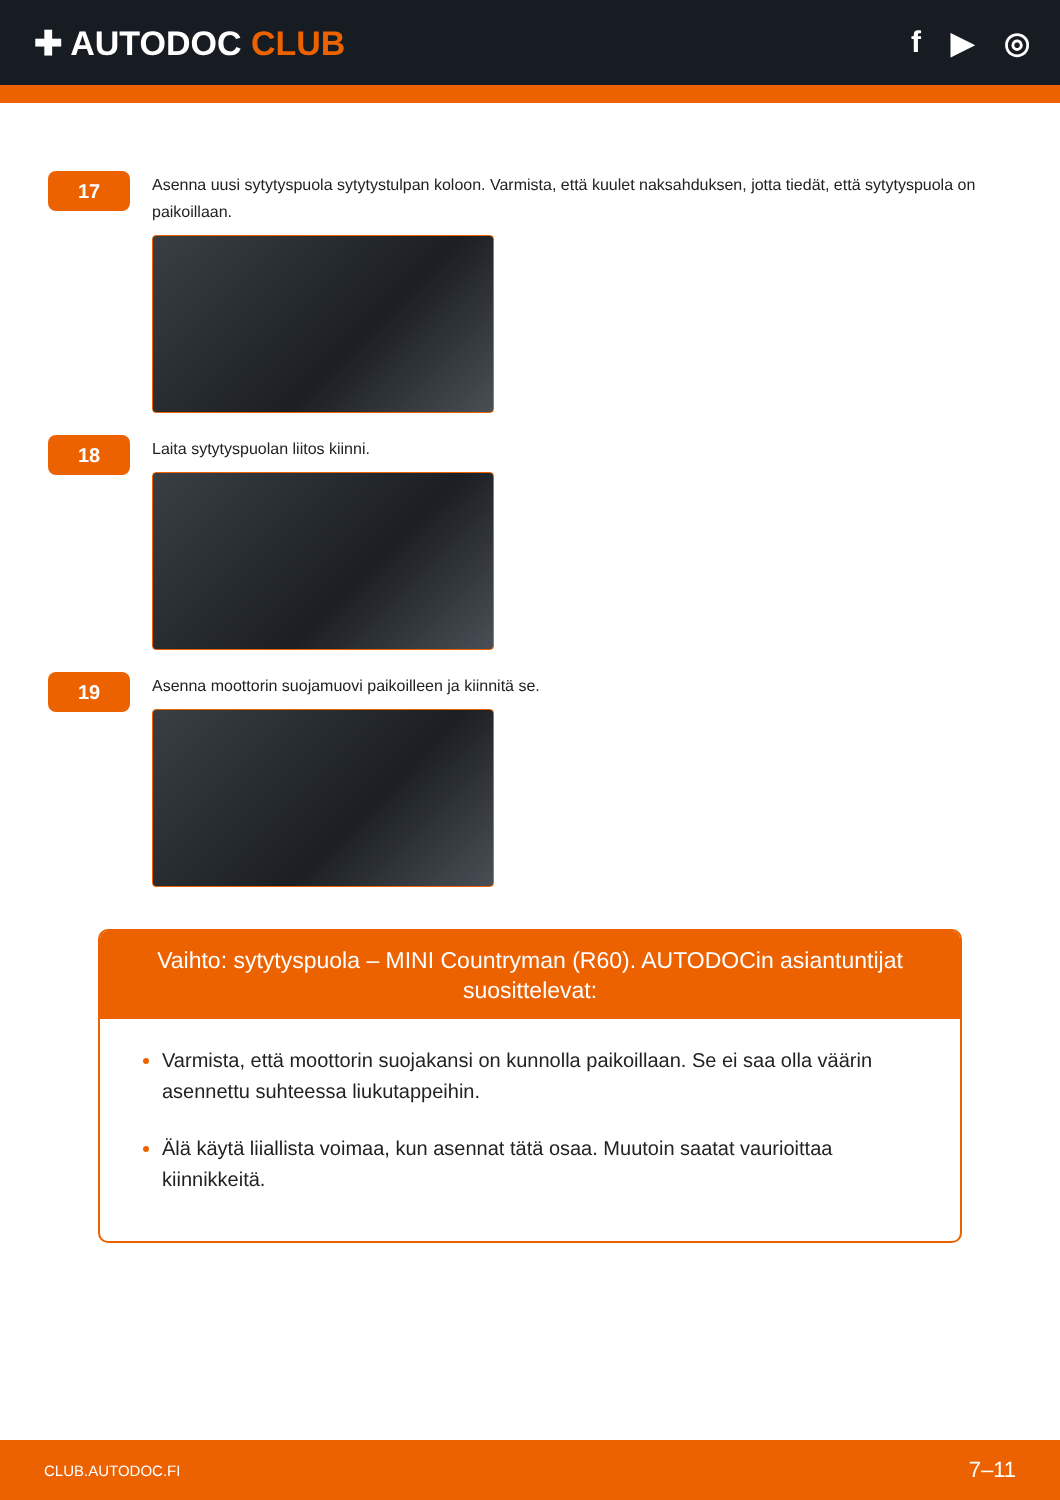✚ AUTODOC CLUB f ▶ ◎
17
Asenna uusi sytytyspuola sytytystulpan koloon. Varmista, että kuulet naksahduksen, jotta tiedät, että sytytyspuola on paikoillaan.
18
Laita sytytyspuolan liitos kiinni.
19
Asenna moottorin suojamuovi paikoilleen ja kiinnitä se.
Vaihto: sytytyspuola – MINI Countryman (R60). AUTODOCin asiantuntijat suosittelevat:
Varmista, että moottorin suojakansi on kunnolla paikoillaan. Se ei saa olla väärin asennettu suhteessa liukutappeihin.
Älä käytä liiallista voimaa, kun asennat tätä osaa. Muutoin saatat vaurioittaa kiinnikkeitä.
CLUB.AUTODOC.FI 7–11